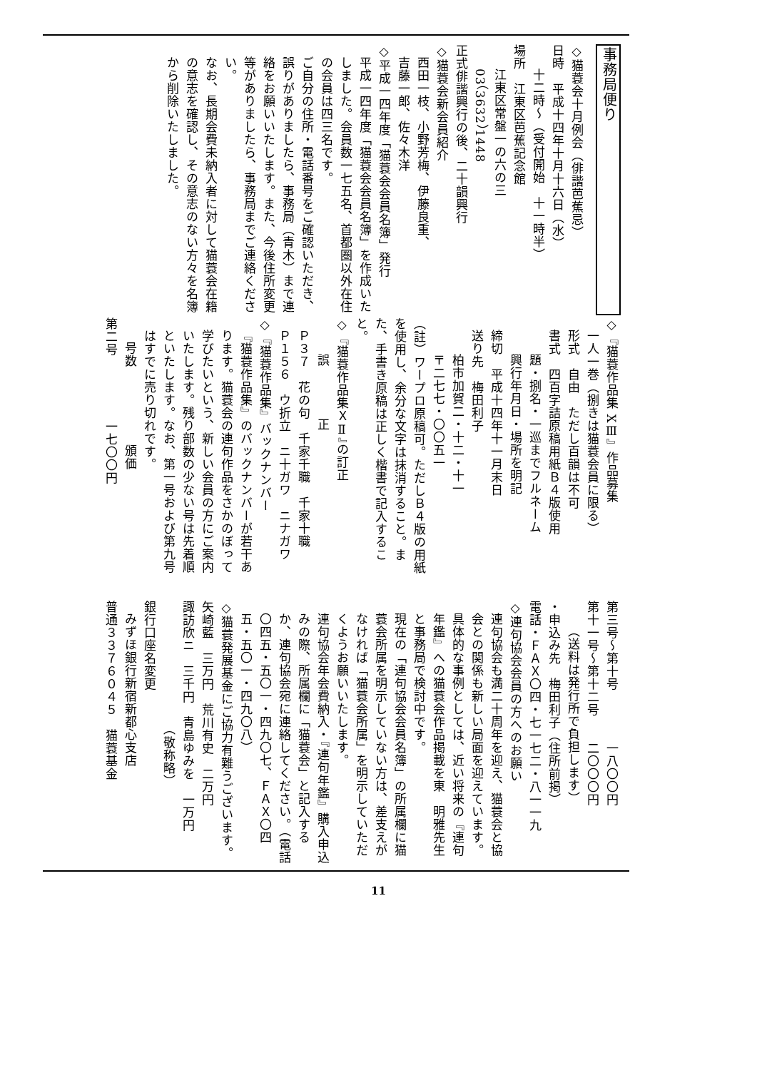事務局便り
◇猫蓑会十月例会（俳諧芭蕉忌）
日時　平成十四年十月十六日（水）
十二時～（受付開始　十一時半）
場所　江東区芭蕉記念館
江東区常盤一の六の三
03（3632）1448
正式俳諧興行の後、二十韻興行
◇猫蓑会新会員紹介
西田一枝、小野芳梅、伊藤良重、
吉藤一郎、佐々木洋
◇平成一四年度「猫蓑会会員名簿」発行
平成一四年度「猫蓑会会員名簿」を作成いたしました。会員数一七五名、首都圏以外在住の会員は四三名です。
ご自分の住所・電話番号をご確認いただき、誤りがありましたら、事務局（青木）まで連絡をお願いいたします。また、今後住所変更等がありましたら、事務局までご連絡ください。
なお、長期会費未納入者に対して猫蓑会在籍の意志を確認し、その意志のない方々を名簿から削除いたしました。
◇『猫蓑作品集 XⅢ』作品募集
一人一巻（捌きは猫蓑会員に限る）
形式　自由　ただし百韻は不可
書式　四百字詰原稿用紙Ｂ４版使用
題・捌名・一巡までフルネーム
興行年月日・場所を明記
締切　平成十四年十一月末日
送り先　梅田利子
柏市加賀二・十二・十一
〒二七七・〇〇五一
（註）ワープロ原稿可。ただしＢ４版の用紙を使用し、余分な文字は抹消すること。また、手書き原稿は正しく楷書で記入すること。
◇『猫蓑作品集ＸⅡ』の訂正
誤　　　　正
Ｐ３７　花の句　千家千職　千家十職
Ｐ１５６　ウ折立　ニ十ガワ　ニナガワ
◇『猫蓑作品集』バックナンバー
『猫蓑作品集』のバックナンバーが若干あります。猫蓑会の連句作品をさかのぼって学びたいという、新しい会員の方にご案内いたします。残り部数の少ない号は先着順といたします。なお、第一号および第九号はすでに売り切れです。
号数　　　　　　頒価
第二号　　　　　一七〇〇円
第三号～第十号　　　　一八〇〇円
第十一号～第十二号　　二〇〇〇円
（送料は発行所で負担します）
・申込み先　梅田利子（住所前掲）
電話・ＦＡＸ〇四・七一七二・八一一九
◇連句協会会員の方へのお願い
連句協会も満二十周年を迎え、猫蓑会と協会との関係も新しい局面を迎えています。具体的な事例としては、近い将来の『連句年鑑』への猫蓑会作品掲載を東　明雅先生と事務局で検討中です。
現在の「連句協会会員名簿」の所属欄に猫蓑会所属を明示していない方は、差支えがなければ「猫蓑会所属」を明示していただくようお願いいたします。
連句協会年会費納入・『連句年鑑』購入申込みの際、所属欄に「猫蓑会」と記入するか、連句協会宛に連絡してください。（電話〇四五・五〇一・四九〇七、ＦＡＸ〇四五・五〇一・四九〇八）
◇猫蓑発展基金にご協力有難うございます。
矢崎藍　三万円　荒川有史　二万円
諏訪欣ニ　三千円　青島ゆみを　一万円
　　　　　　　　　　（敬称略）
銀行口座名変更
みずほ銀行新宿新都心支店
普通３３７６０４５　猫蓑基金
11